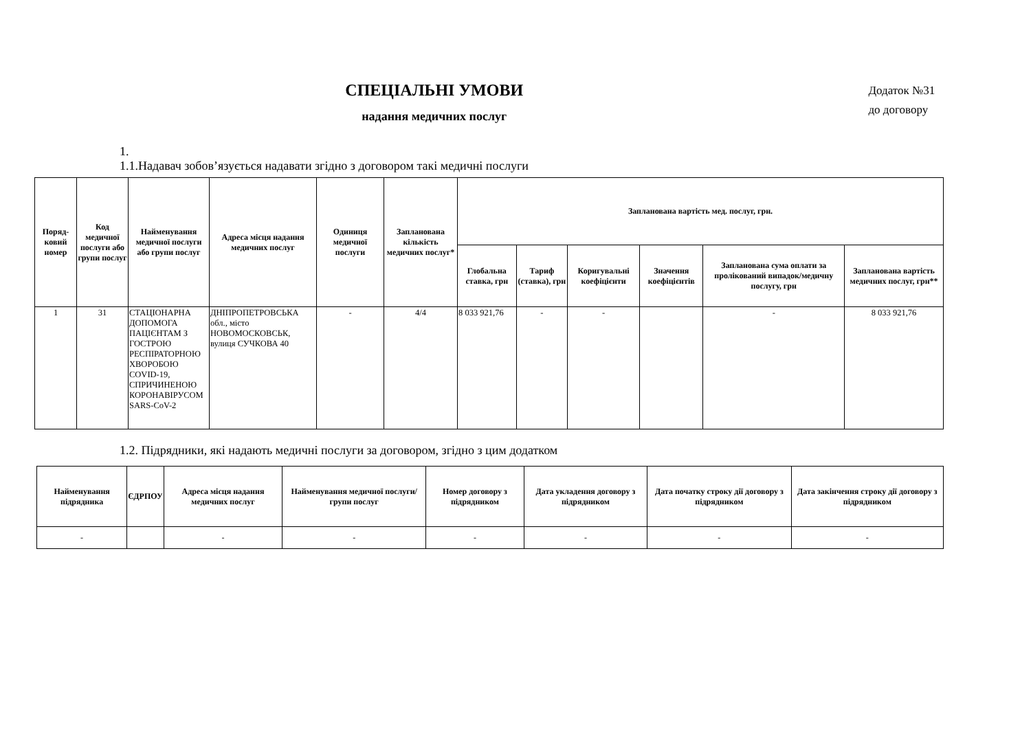СПЕЦІАЛЬНІ УМОВИ
надання медичних послуг
Додаток №31
до договору
1.
1.1.Надавач зобов’язується надавати згідно з договором такі медичні послуги
| Поряд-ковий номер | Код медичної послуги або групи послуг | Найменування медичної послуги або групи послуг | Адреса місця надання медичних послуг | Одиниця медичної послуги | Запланована кількість медичних послуг* | Запланована вартість мед. послуг, грн. | | | | | |
| --- | --- | --- | --- | --- | --- | --- | --- | --- | --- | --- | --- |
| | | | | | | Глобальна ставка, грн | Тариф (ставка), грн | Коригувальні коефіцієнти | Значення коефіцієнтів | Запланована сума оплати за пролікований випадок/медичну послугу, грн | Запланована вартість медичних послуг, грн** |
| 1 | 31 | СТАЦІОНАРНА ДОПОМОГА ПАЦІЄНТАМ З ГОСТРОЮ РЕСПІРАТОРНОЮ ХВОРОБОЮ COVID-19, СПРИЧИНЕНОЮ КОРОНАВІРУСОМ SARS-CoV-2 | ДНІПРОПЕТРОВСЬКА обл., місто НОВОМОСКОВСЬК, вулиця СУЧКОВА 40 | - | 4/4 | 8 033 921,76 | - | - | | - | 8 033 921,76 |
1.2. Підрядники, які надають медичні послуги за договором, згідно з цим додатком
| Найменування підрядника | ЄДРПОУ | Адреса місця надання медичних послуг | Найменування медичної послуги/групи послуг | Номер договору з підрядником | Дата укладення договору з підрядником | Дата початку строку дії договору з підрядником | Дата закінчення строку дії договору з підрядником |
| --- | --- | --- | --- | --- | --- | --- | --- |
| - | | - | - | - | - | - | - |